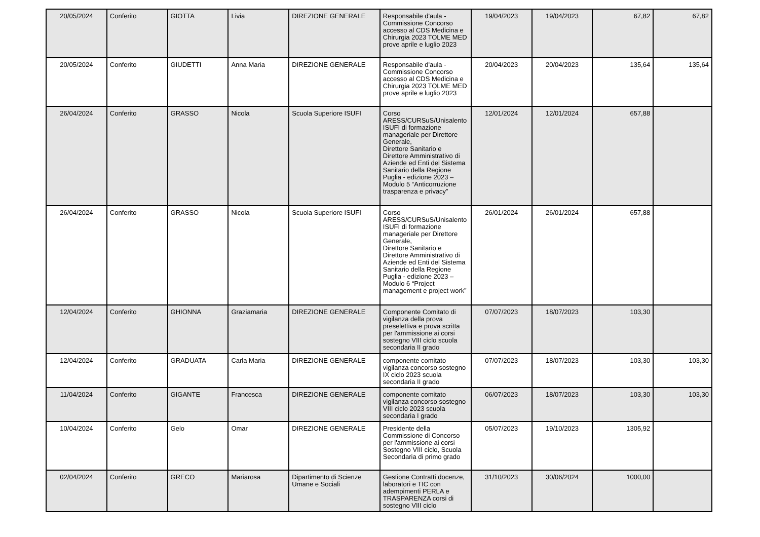| 20/05/2024 | Conferito | GIOTTA | Livia | DIREZIONE GENERALE | Responsabile d'aula - Commissione Concorso accesso al CDS Medicina e Chirurgia 2023 TOLME MED prove aprile e luglio 2023 | 19/04/2023 | 19/04/2023 | 67,82 | 67,82 |
| 20/05/2024 | Conferito | GIUDETTI | Anna Maria | DIREZIONE GENERALE | Responsabile d'aula - Commissione Concorso accesso al CDS Medicina e Chirurgia 2023 TOLME MED prove aprile e luglio 2023 | 20/04/2023 | 20/04/2023 | 135,64 | 135,64 |
| 26/04/2024 | Conferito | GRASSO | Nicola | Scuola Superiore ISUFI | Corso ARESS/CURSuS/Unisalento ISUFI di formazione manageriale per Direttore Generale, Direttore Sanitario e Direttore Amministrativo di Aziende ed Enti del Sistema Sanitario della Regione Puglia - edizione 2023 – Modulo 5 “Anticorruzione trasparenza e privacy” | 12/01/2024 | 12/01/2024 | 657,88 | |
| 26/04/2024 | Conferito | GRASSO | Nicola | Scuola Superiore ISUFI | Corso ARESS/CURSuS/Unisalento ISUFI di formazione manageriale per Direttore Generale, Direttore Sanitario e Direttore Amministrativo di Aziende ed Enti del Sistema Sanitario della Regione Puglia - edizione 2023 – Modulo 6 “Project management e project work” | 26/01/2024 | 26/01/2024 | 657,88 | |
| 12/04/2024 | Conferito | GHIONNA | Graziamaria | DIREZIONE GENERALE | Componente Comitato di vigilanza della prova preselettiva e prova scritta per l'ammissione ai corsi sostegno VIII ciclo scuola secondaria II grado | 07/07/2023 | 18/07/2023 | 103,30 | |
| 12/04/2024 | Conferito | GRADUATA | Carla Maria | DIREZIONE GENERALE | componente comitato vigilanza concorso sostegno IX ciclo 2023 scuola secondaria II grado | 07/07/2023 | 18/07/2023 | 103,30 | 103,30 |
| 11/04/2024 | Conferito | GIGANTE | Francesca | DIREZIONE GENERALE | componente comitato vigilanza concorso sostegno VIII ciclo 2023 scuola secondaria I grado | 06/07/2023 | 18/07/2023 | 103,30 | 103,30 |
| 10/04/2024 | Conferito | Gelo | Omar | DIREZIONE GENERALE | Presidente della Commissione di Concorso per l'ammissione ai corsi Sostegno VIII ciclo, Scuola Secondaria di primo grado | 05/07/2023 | 19/10/2023 | 1305,92 | |
| 02/04/2024 | Conferito | GRECO | Mariarosa | Dipartimento di Scienze Umane e Sociali | Gestione Contratti docenze, laboratori e TIC con adempimenti PERLA e TRASPARENZA corsi di sostegno VIII ciclo | 31/10/2023 | 30/06/2024 | 1000,00 | |